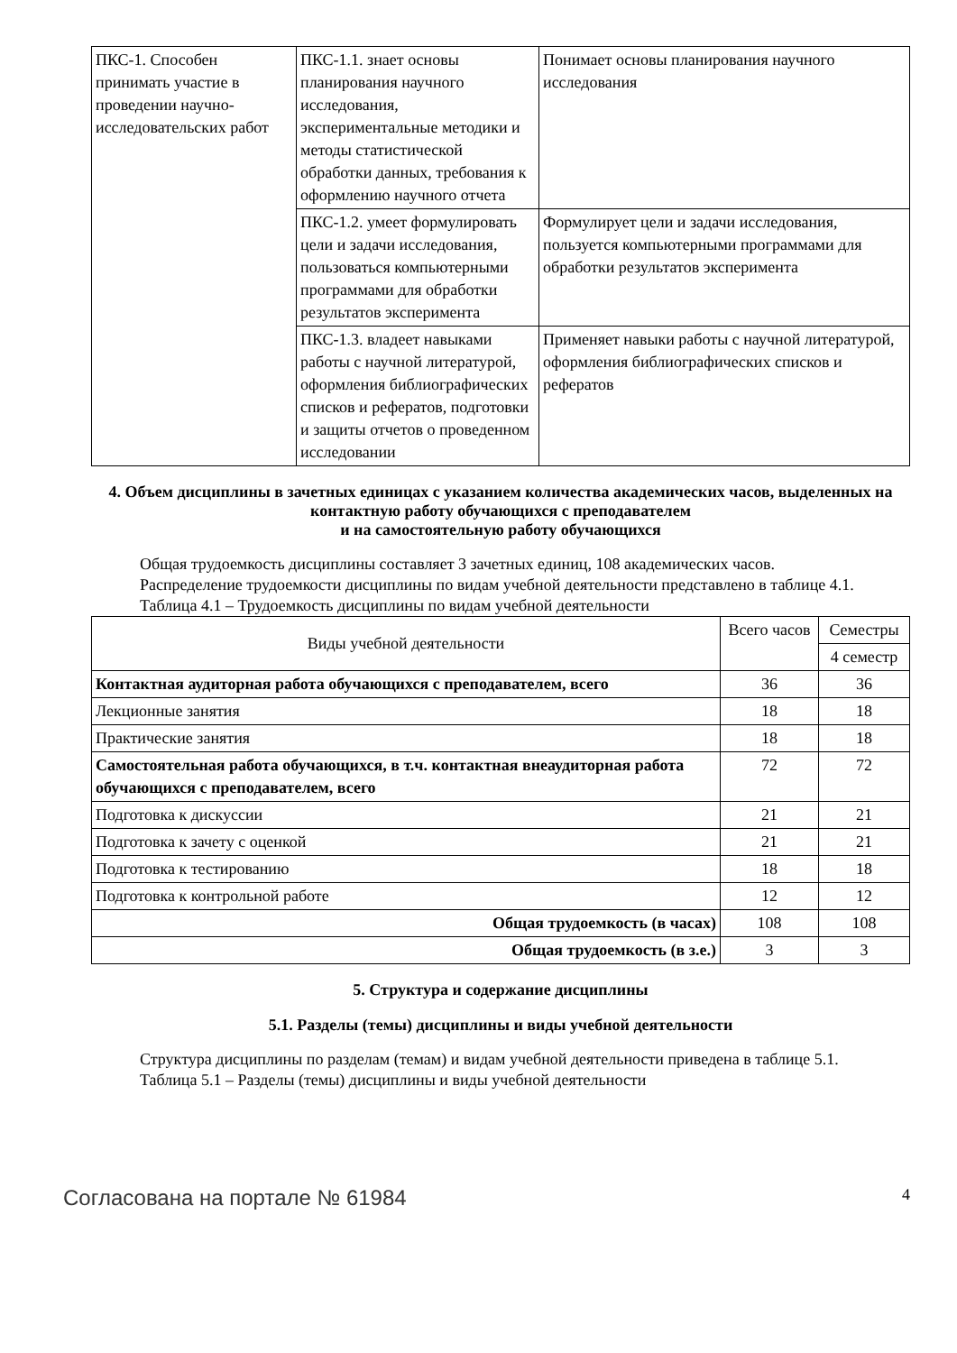| ПКС-1. Способен принимать участие в проведении научно-исследовательских работ | ПКС-1.1. знает основы планирования научного исследования, экспериментальные методики и методы статистической обработки данных, требования к оформлению научного отчета | Понимает основы планирования научного исследования |
| | ПКС-1.2. умеет формулировать цели и задачи исследования, пользоваться компьютерными программами для обработки результатов эксперимента | Формулирует цели и задачи исследования, пользуется компьютерными программами для обработки результатов эксперимента |
| | ПКС-1.3. владеет навыками работы с научной литературой, оформления библиографических списков и рефератов, подготовки и защиты отчетов о проведенном исследовании | Применяет навыки работы с научной литературой, оформления библиографических списков и рефератов |
4. Объем дисциплины в зачетных единицах с указанием количества академических часов, выделенных на контактную работу обучающихся с преподавателем
и на самостоятельную работу обучающихся
Общая трудоемкость дисциплины составляет 3 зачетных единиц, 108 академических часов.
Распределение трудоемкости дисциплины по видам учебной деятельности представлено в таблице 4.1.
Таблица 4.1 – Трудоемкость дисциплины по видам учебной деятельности
| Виды учебной деятельности | Всего часов | Семестры |
| --- | --- | --- |
| | | 4 семестр |
| Контактная аудиторная работа обучающихся с преподавателем, всего | 36 | 36 |
| Лекционные занятия | 18 | 18 |
| Практические занятия | 18 | 18 |
| Самостоятельная работа обучающихся, в т.ч. контактная внеаудиторная работа обучающихся с преподавателем, всего | 72 | 72 |
| Подготовка к дискуссии | 21 | 21 |
| Подготовка к зачету с оценкой | 21 | 21 |
| Подготовка к тестированию | 18 | 18 |
| Подготовка к контрольной работе | 12 | 12 |
| Общая трудоемкость (в часах) | 108 | 108 |
| Общая трудоемкость (в з.е.) | 3 | 3 |
5. Структура и содержание дисциплины
5.1. Разделы (темы) дисциплины и виды учебной деятельности
Структура дисциплины по разделам (темам) и видам учебной деятельности приведена в таблице 5.1.
Таблица 5.1 – Разделы (темы) дисциплины и виды учебной деятельности
Согласована на портале № 61984 4